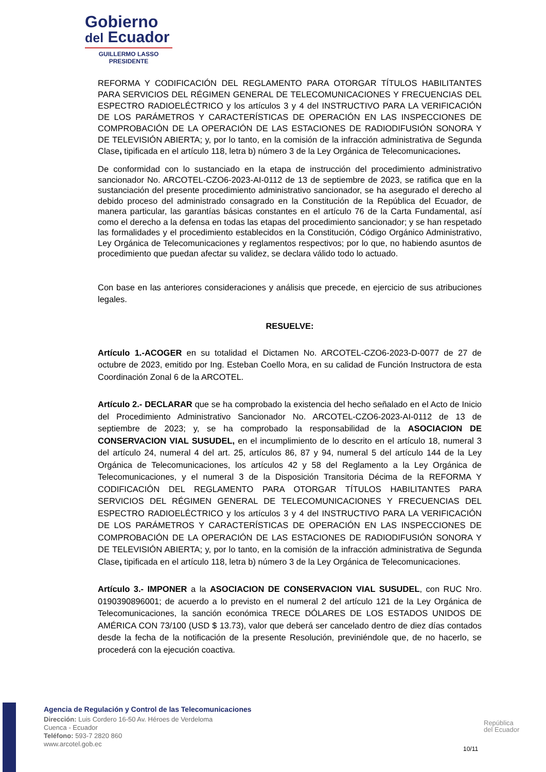Gobierno
del Ecuador
GUILLERMO LASSO
PRESIDENTE
REFORMA Y CODIFICACIÓN DEL REGLAMENTO PARA OTORGAR TÍTULOS HABILITANTES PARA SERVICIOS DEL RÉGIMEN GENERAL DE TELECOMUNICACIONES Y FRECUENCIAS DEL ESPECTRO RADIOELÉCTRICO y los artículos 3 y 4 del INSTRUCTIVO PARA LA VERIFICACIÓN DE LOS PARÁMETROS Y CARACTERÍSTICAS DE OPERACIÓN EN LAS INSPECCIONES DE COMPROBACIÓN DE LA OPERACIÓN DE LAS ESTACIONES DE RADIODIFUSIÓN SONORA Y DE TELEVISIÓN ABIERTA; y, por lo tanto, en la comisión de la infracción administrativa de Segunda Clase, tipificada en el artículo 118, letra b) número 3 de la Ley Orgánica de Telecomunicaciones.
De conformidad con lo sustanciado en la etapa de instrucción del procedimiento administrativo sancionador No. ARCOTEL-CZO6-2023-AI-0112 de 13 de septiembre de 2023, se ratifica que en la sustanciación del presente procedimiento administrativo sancionador, se ha asegurado el derecho al debido proceso del administrado consagrado en la Constitución de la República del Ecuador, de manera particular, las garantías básicas constantes en el artículo 76 de la Carta Fundamental, así como el derecho a la defensa en todas las etapas del procedimiento sancionador; y se han respetado las formalidades y el procedimiento establecidos en la Constitución, Código Orgánico Administrativo, Ley Orgánica de Telecomunicaciones y reglamentos respectivos; por lo que, no habiendo asuntos de procedimiento que puedan afectar su validez, se declara válido todo lo actuado.
Con base en las anteriores consideraciones y análisis que precede, en ejercicio de sus atribuciones legales.
RESUELVE:
Artículo 1.-ACOGER en su totalidad el Dictamen No. ARCOTEL-CZO6-2023-D-0077 de 27 de octubre de 2023, emitido por Ing. Esteban Coello Mora, en su calidad de Función Instructora de esta Coordinación Zonal 6 de la ARCOTEL.
Artículo 2.- DECLARAR que se ha comprobado la existencia del hecho señalado en el Acto de Inicio del Procedimiento Administrativo Sancionador No. ARCOTEL-CZO6-2023-AI-0112 de 13 de septiembre de 2023; y, se ha comprobado la responsabilidad de la ASOCIACION DE CONSERVACION VIAL SUSUDEL, en el incumplimiento de lo descrito en el artículo 18, numeral 3 del artículo 24, numeral 4 del art. 25, artículos 86, 87 y 94, numeral 5 del artículo 144 de la Ley Orgánica de Telecomunicaciones, los artículos 42 y 58 del Reglamento a la Ley Orgánica de Telecomunicaciones, y el numeral 3 de la Disposición Transitoria Décima de la REFORMA Y CODIFICACIÓN DEL REGLAMENTO PARA OTORGAR TÍTULOS HABILITANTES PARA SERVICIOS DEL RÉGIMEN GENERAL DE TELECOMUNICACIONES Y FRECUENCIAS DEL ESPECTRO RADIOELÉCTRICO y los artículos 3 y 4 del INSTRUCTIVO PARA LA VERIFICACIÓN DE LOS PARÁMETROS Y CARACTERÍSTICAS DE OPERACIÓN EN LAS INSPECCIONES DE COMPROBACIÓN DE LA OPERACIÓN DE LAS ESTACIONES DE RADIODIFUSIÓN SONORA Y DE TELEVISIÓN ABIERTA; y, por lo tanto, en la comisión de la infracción administrativa de Segunda Clase, tipificada en el artículo 118, letra b) número 3 de la Ley Orgánica de Telecomunicaciones.
Artículo 3.- IMPONER a la ASOCIACION DE CONSERVACION VIAL SUSUDEL, con RUC Nro. 0190390896001; de acuerdo a lo previsto en el numeral 2 del artículo 121 de la Ley Orgánica de Telecomunicaciones, la sanción económica TRECE DÓLARES DE LOS ESTADOS UNIDOS DE AMÉRICA CON 73/100 (USD $ 13.73), valor que deberá ser cancelado dentro de diez días contados desde la fecha de la notificación de la presente Resolución, previniéndole que, de no hacerlo, se procederá con la ejecución coactiva.
Agencia de Regulación y Control de las Telecomunicaciones
Dirección: Luis Cordero 16-50 Av. Héroes de Verdeloma
Cuenca - Ecuador
Teléfono: 593-7 2820 860
www.arcotel.gob.ec
República
del Ecuador
10/11